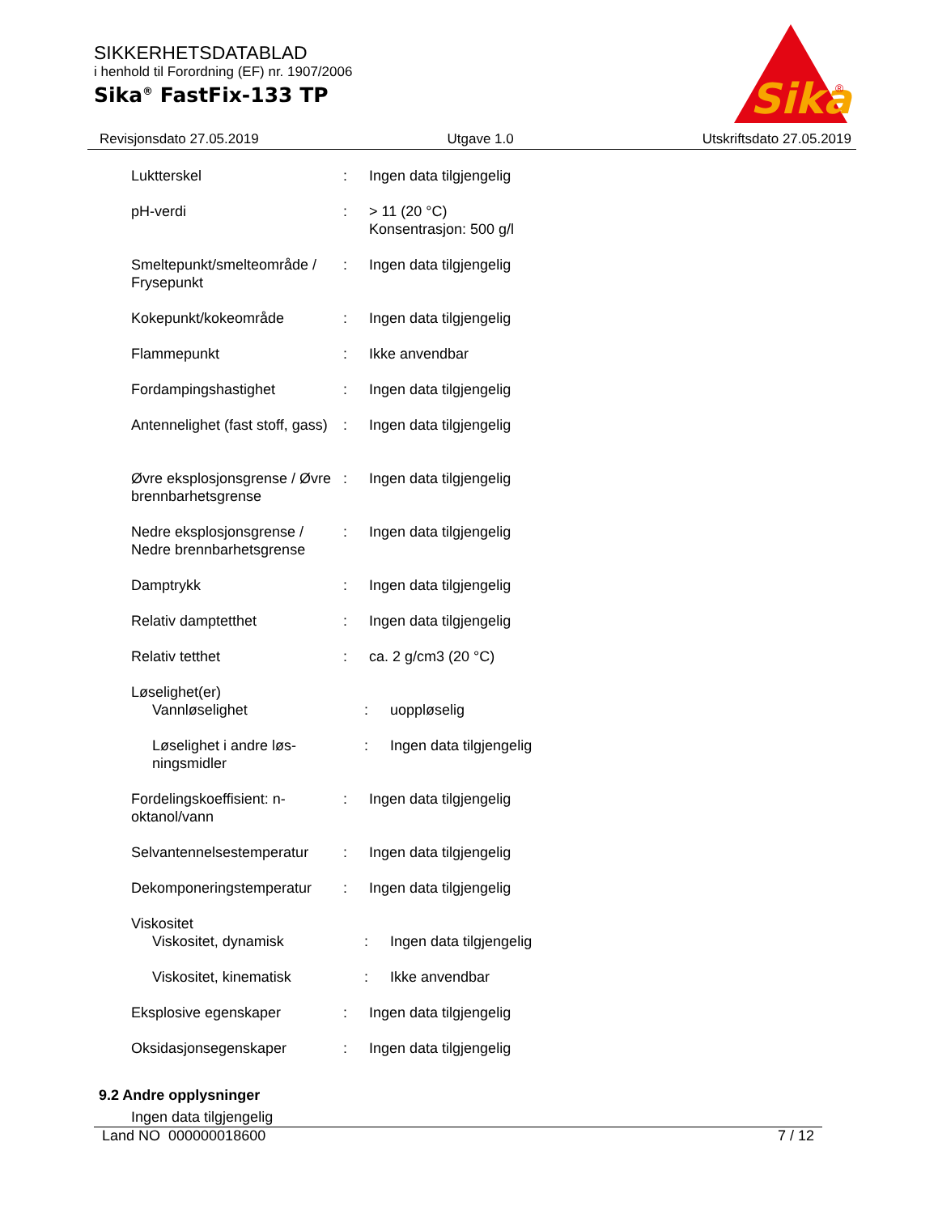SIKKERHETSDATABLAD
i henhold til Forordning (EF) nr. 1907/2006
Sika<sup>®</sup> FastFix-133 TP
Sika
®
Revisjonsdato 27.05.2019 Utgave 1.0 Utskriftsdato 27.05.2019
Luktterskel : Ingen data tilgjengelig
pH-verdi : > 11 (20 °C)
Konsentrasjon: 500 g/l
Smeltepunkt/smelteområde / Frysepunkt
: Ingen data tilgjengelig
Kokepunkt/kokeområde : Ingen data tilgjengelig
Flammepunkt : Ikke anvendbar
Fordampingshastighet : Ingen data tilgjengelig
Antennelighet (fast stoff, gass)
: Ingen data tilgjengelig
Øvre eksplosjonsgrense / Øvre brennbarhetsgrense
: Ingen data tilgjengelig
Nedre eksplosjonsgrense / Nedre brennbarhetsgrense
: Ingen data tilgjengelig
Damptrykk : Ingen data tilgjengelig
Relativ damptetthet : Ingen data tilgjengelig
Relativ tetthet : ca. 2 g/cm3 (20 °C)
Løselighet(er)
Vannløselighet : uoppløselig
Løselighet i andre løs-ningsmidler
: Ingen data tilgjengelig
Fordelingskoeffisient: n-oktanol/vann
: Ingen data tilgjengelig
Selvantennelsestemperatur
: Ingen data tilgjengelig
Dekomponeringstemperatur : Ingen data tilgjengelig
Viskositet
Viskositet, dynamisk : Ingen data tilgjengelig
Viskositet, kinematisk : Ikke anvendbar
Eksplosive egenskaper : Ingen data tilgjengelig
Oksidasjonsegenskaper : Ingen data tilgjengelig
9.2 Andre opplysninger
Ingen data tilgjengelig
Land NO 000000018600 7 / 12